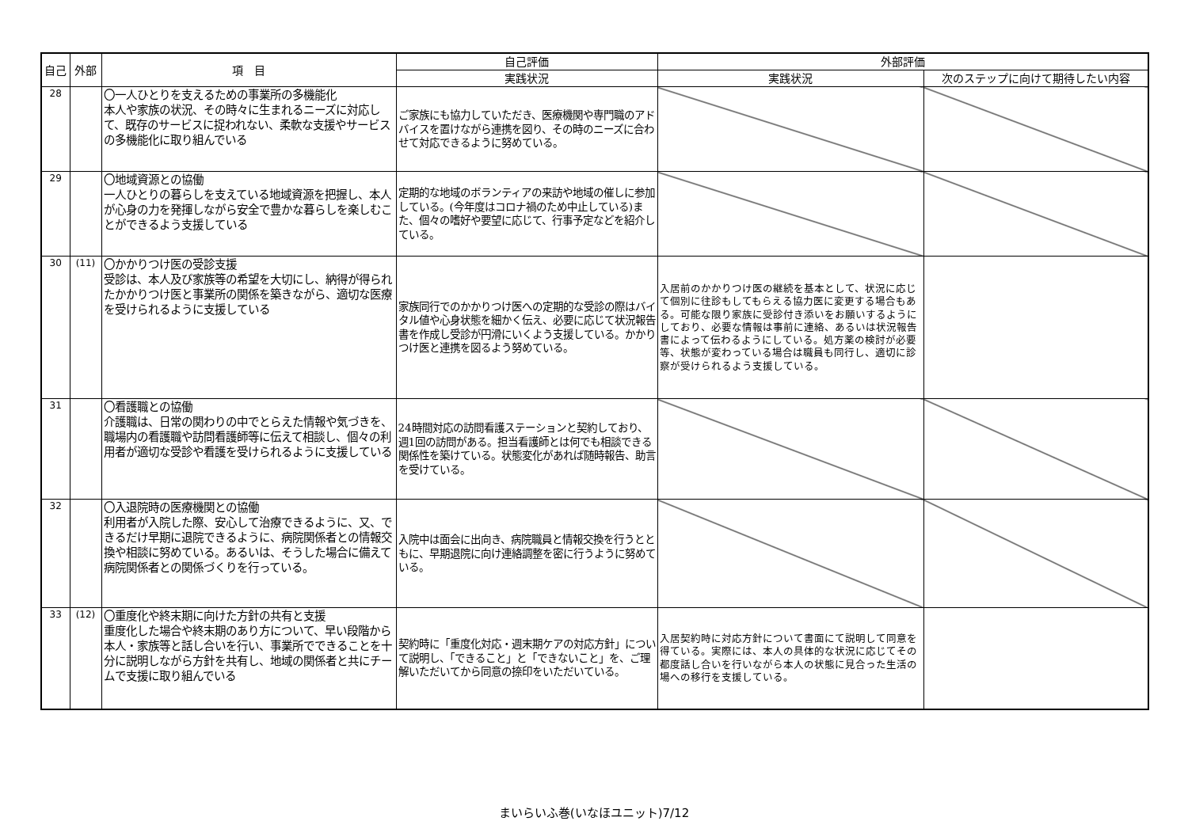| 自己 | 外部 | 項 目 | 自己評価 | 外部評価 | |
| --- | --- | --- | --- | --- | --- |
| | | | 実践状況 | 実践状況 | 次のステップに向けて期待したい内容 |
| 28 | | 〇一人ひとりを支えるための事業所の多機能化 本人や家族の状況、その時々に生まれるニーズに対応して、既存のサービスに捉われない、柔軟な支援やサービスの多機能化に取り組んでいる | ご家族にも協力していただき、医療機関や専門職のアドバイスを置けながら連携を図り、その時のニーズに合わせて対応できるように努めている。 | | |
| 29 | | 〇地域資源との協働 一人ひとりの暮らしを支えている地域資源を把握し、本人が心身の力を発揮しながら安全で豊かな暮らしを楽しむことができるよう支援している | 定期的な地域のボランティアの来訪や地域の催しに参加している。(今年度はコロナ禍のため中止している)また、個々の嗜好や要望に応じて、行事予定などを紹介している。 | | |
| 30 | (11) | 〇かかりつけ医の受診支援 受診は、本人及び家族等の希望を大切にし、納得が得られたかかりつけ医と事業所の関係を築きながら、適切な医療を受けられるように支援している | 家族同行でのかかりつけ医への定期的な受診の際はバイタル値や心身状態を細かく伝え、必要に応じて状況報告書を作成し受診が円滑にいくよう支援している。かかりつけ医と連携を図るよう努めている。 | 入居前のかかりつけ医の継続を基本として、状況に応じて個別に往診もしてもらえる協力医に変更する場合もある。可能な限り家族に受診付き添いをお願いするようにしており、必要な情報は事前に連絡、あるいは状況報告書によって伝わるようにしている。処方薬の検討が必要等、状態が変わっている場合は職員も同行し、適切に診察が受けられるよう支援している。 | |
| 31 | | 〇看護職との協働 介護職は、日常の関わりの中でとらえた情報や気づきを、職場内の看護職や訪問看護師等に伝えて相談し、個々の利用者が適切な受診や看護を受けられるように支援している | 24時間対応の訪問看護ステーションと契約しており、週1回の訪問がある。担当看護師とは何でも相談できる関係性を築けている。状態変化があれば随時報告、助言を受けている。 | | |
| 32 | | 〇入退院時の医療機関との協働 利用者が入院した際、安心して治療できるように、又、できるだけ早期に退院できるように、病院関係者との情報交換や相談に努めている。あるいは、そうした場合に備えて病院関係者との関係づくりを行っている。 | 入院中は面会に出向き、病院職員と情報交換を行うとともに、早期退院に向け連絡調整を密に行うように努めている。 | | |
| 33 | (12) | 〇重度化や終末期に向けた方針の共有と支援 重度化した場合や終末期のあり方について、早い段階から本人・家族等と話し合いを行い、事業所でできることを十分に説明しながら方針を共有し、地域の関係者と共にチームで支援に取り組んでいる | 契約時に「重度化対応・週末期ケアの対応方針」について説明し、「できること」と「できないこと」を、ご理解いただいてから同意の捺印をいただいている。 | 入居契約時に対応方針について書面にて説明して同意を得ている。実際には、本人の具体的な状況に応じてその都度話し合いを行いながら本人の状態に見合った生活の場への移行を支援している。 | |
まいらいふ巻(いなほユニット)7/12